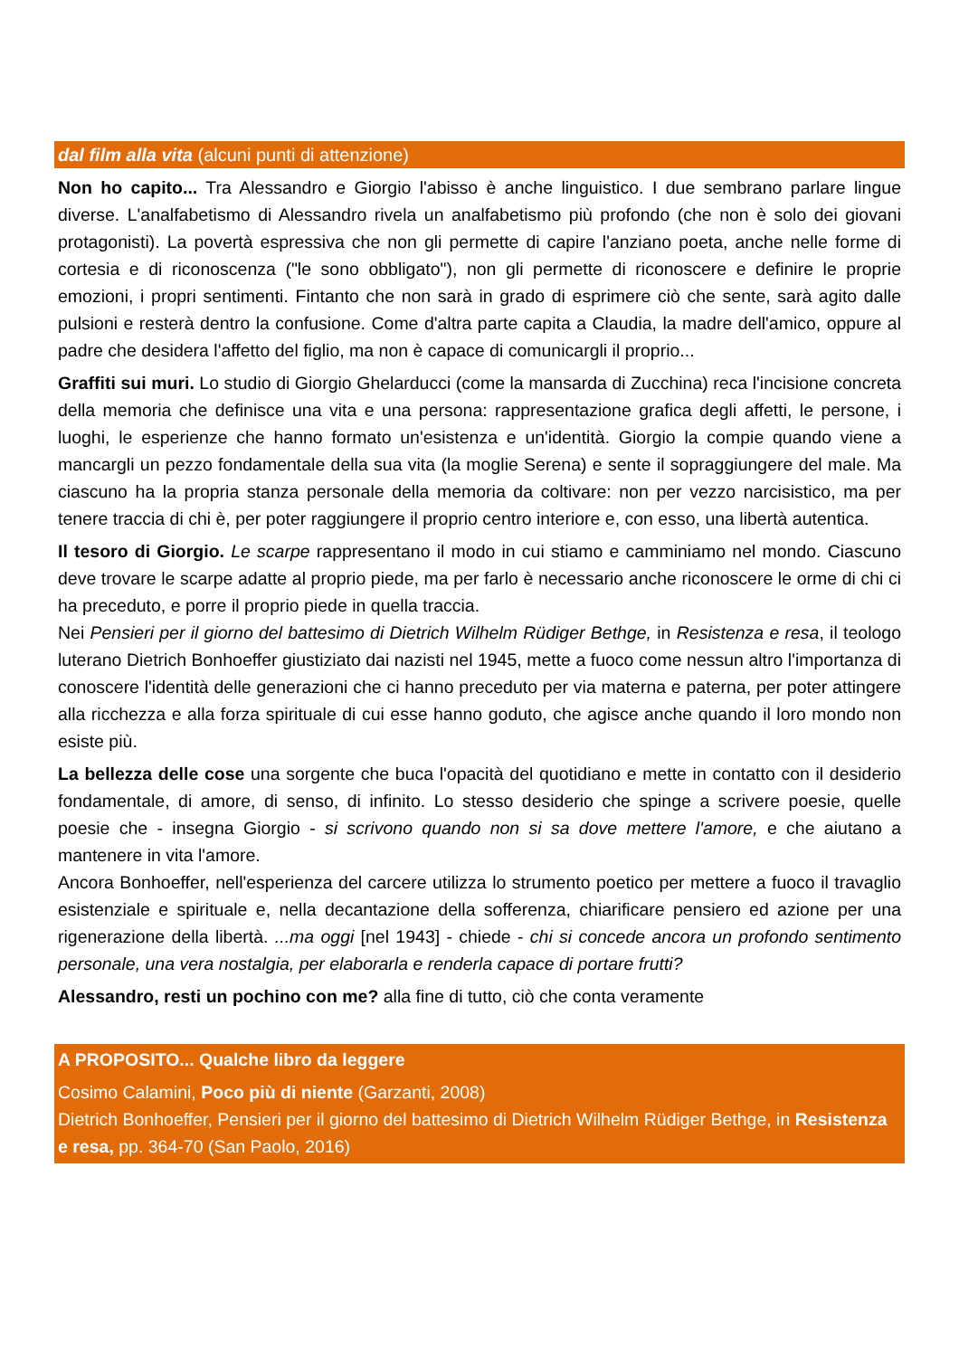dal film alla vita (alcuni punti di attenzione)
Non ho capito... Tra Alessandro e Giorgio l'abisso è anche linguistico. I due sembrano parlare lingue diverse. L'analfabetismo di Alessandro rivela un analfabetismo più profondo (che non è solo dei giovani protagonisti). La povertà espressiva che non gli permette di capire l'anziano poeta, anche nelle forme di cortesia e di riconoscenza ("le sono obbligato"), non gli permette di riconoscere e definire le proprie emozioni, i propri sentimenti. Fintanto che non sarà in grado di esprimere ciò che sente, sarà agito dalle pulsioni e resterà dentro la confusione. Come d'altra parte capita a Claudia, la madre dell'amico, oppure al padre che desidera l'affetto del figlio, ma non è capace di comunicargli il proprio...
Graffiti sui muri. Lo studio di Giorgio Ghelarducci (come la mansarda di Zucchina) reca l'incisione concreta della memoria che definisce una vita e una persona: rappresentazione grafica degli affetti, le persone, i luoghi, le esperienze che hanno formato un'esistenza e un'identità. Giorgio la compie quando viene a mancargli un pezzo fondamentale della sua vita (la moglie Serena) e sente il sopraggiungere del male. Ma ciascuno ha la propria stanza personale della memoria da coltivare: non per vezzo narcisistico, ma per tenere traccia di chi è, per poter raggiungere il proprio centro interiore e, con esso, una libertà autentica.
Il tesoro di Giorgio. Le scarpe rappresentano il modo in cui stiamo e camminiamo nel mondo. Ciascuno deve trovare le scarpe adatte al proprio piede, ma per farlo è necessario anche riconoscere le orme di chi ci ha preceduto, e porre il proprio piede in quella traccia.
Nei Pensieri per il giorno del battesimo di Dietrich Wilhelm Rüdiger Bethge, in Resistenza e resa, il teologo luterano Dietrich Bonhoeffer giustiziato dai nazisti nel 1945, mette a fuoco come nessun altro l'importanza di conoscere l'identità delle generazioni che ci hanno preceduto per via materna e paterna, per poter attingere alla ricchezza e alla forza spirituale di cui esse hanno goduto, che agisce anche quando il loro mondo non esiste più.
La bellezza delle cose una sorgente che buca l'opacità del quotidiano e mette in contatto con il desiderio fondamentale, di amore, di senso, di infinito. Lo stesso desiderio che spinge a scrivere poesie, quelle poesie che - insegna Giorgio - si scrivono quando non si sa dove mettere l'amore, e che aiutano a mantenere in vita l'amore.
Ancora Bonhoeffer, nell'esperienza del carcere utilizza lo strumento poetico per mettere a fuoco il travaglio esistenziale e spirituale e, nella decantazione della sofferenza, chiarificare pensiero ed azione per una rigenerazione della libertà. ...ma oggi [nel 1943] - chiede - chi si concede ancora un profondo sentimento personale, una vera nostalgia, per elaborarla e renderla capace di portare frutti?
Alessandro, resti un pochino con me? alla fine di tutto, ciò che conta veramente
A PROPOSITO... Qualche libro da leggere
Cosimo Calamini, Poco più di niente (Garzanti, 2008)
Dietrich Bonhoeffer, Pensieri per il giorno del battesimo di Dietrich Wilhelm Rüdiger Bethge, in Resistenza e resa, pp. 364-70 (San Paolo, 2016)